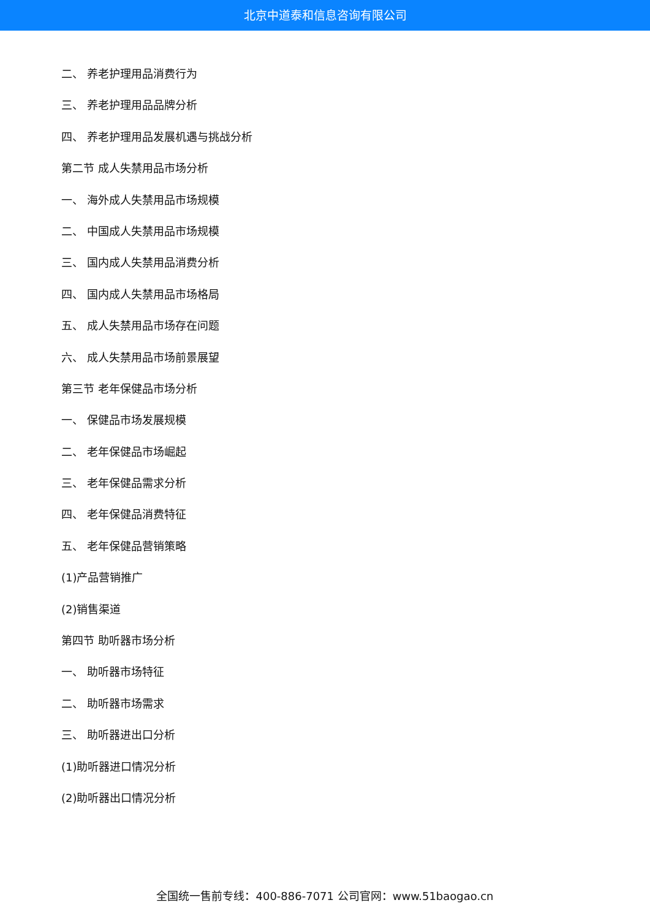北京中道泰和信息咨询有限公司
二、 养老护理用品消费行为
三、 养老护理用品品牌分析
四、 养老护理用品发展机遇与挑战分析
第二节 成人失禁用品市场分析
一、 海外成人失禁用品市场规模
二、 中国成人失禁用品市场规模
三、 国内成人失禁用品消费分析
四、 国内成人失禁用品市场格局
五、 成人失禁用品市场存在问题
六、 成人失禁用品市场前景展望
第三节 老年保健品市场分析
一、 保健品市场发展规模
二、 老年保健品市场崛起
三、 老年保健品需求分析
四、 老年保健品消费特征
五、 老年保健品营销策略
(1)产品营销推广
(2)销售渠道
第四节 助听器市场分析
一、 助听器市场特征
二、 助听器市场需求
三、 助听器进出口分析
(1)助听器进口情况分析
(2)助听器出口情况分析
全国统一售前专线：400-886-7071 公司官网：www.51baogao.cn